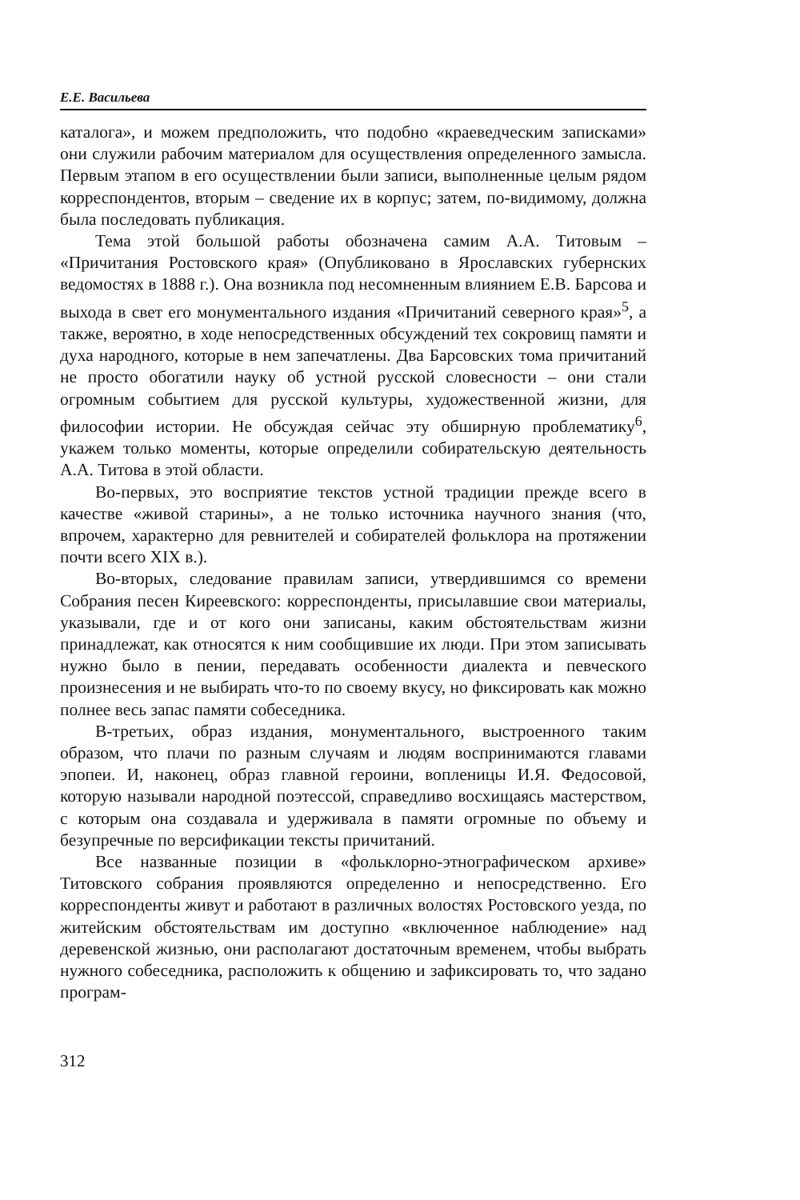Е.Е. Васильева
каталога», и можем предположить, что подобно «краеведческим записками» они служили рабочим материалом для осуществления определенного замысла. Первым этапом в его осуществлении были записи, выполненные целым рядом корреспондентов, вторым – сведение их в корпус; затем, по-видимому, должна была последовать публикация.
Тема этой большой работы обозначена самим А.А. Титовым – «Причитания Ростовского края» (Опубликовано в Ярославских губернских ведомостях в 1888 г.). Она возникла под несомненным влиянием Е.В. Барсова и выхода в свет его монументального издания «Причитаний северного края»<sup>5</sup>, а также, вероятно, в ходе непосредственных обсуждений тех сокровищ памяти и духа народного, которые в нем запечатлены. Два Барсовских тома причитаний не просто обогатили науку об устной русской словесности – они стали огромным событием для русской культуры, художественной жизни, для философии истории. Не обсуждая сейчас эту обширную проблематику<sup>6</sup>, укажем только моменты, которые определили собирательскую деятельность А.А. Титова в этой области.
Во-первых, это восприятие текстов устной традиции прежде всего в качестве «живой старины», а не только источника научного знания (что, впрочем, характерно для ревнителей и собирателей фольклора на протяжении почти всего XIX в.).
Во-вторых, следование правилам записи, утвердившимся со времени Собрания песен Киреевского: корреспонденты, присылавшие свои материалы, указывали, где и от кого они записаны, каким обстоятельствам жизни принадлежат, как относятся к ним сообщившие их люди. При этом записывать нужно было в пении, передавать особенности диалекта и певческого произнесения и не выбирать что-то по своему вкусу, но фиксировать как можно полнее весь запас памяти собеседника.
В-третьих, образ издания, монументального, выстроенного таким образом, что плачи по разным случаям и людям воспринимаются главами эпопеи. И, наконец, образ главной героини, вопленицы И.Я. Федосовой, которую называли народной поэтессой, справедливо восхищаясь мастерством, с которым она создавала и удерживала в памяти огромные по объему и безупречные по версификации тексты причитаний.
Все названные позиции в «фольклорно-этнографическом архиве» Титовского собрания проявляются определенно и непосредственно. Его корреспонденты живут и работают в различных волостях Ростовского уезда, по житейским обстоятельствам им доступно «включенное наблюдение» над деревенской жизнью, они располагают достаточным временем, чтобы выбрать нужного собеседника, расположить к общению и зафиксировать то, что задано програм-
312